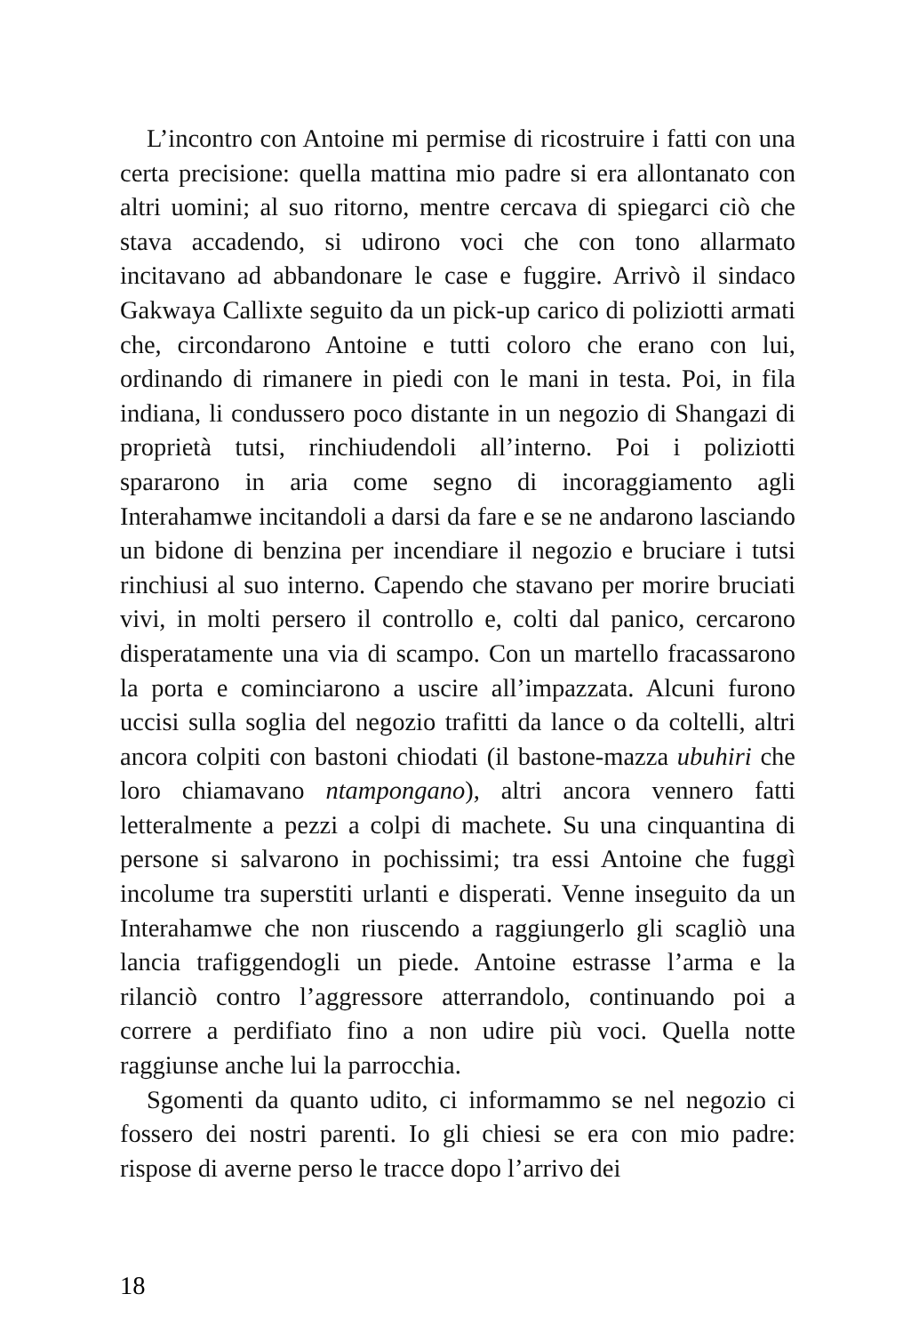L’incontro con Antoine mi permise di ricostruire i fatti con una certa precisione: quella mattina mio padre si era allontanato con altri uomini; al suo ritorno, mentre cercava di spiegarci ciò che stava accadendo, si udirono voci che con tono allarmato incitavano ad abbandonare le case e fuggire. Arrivò il sindaco Gakwaya Callixte seguito da un pick-up carico di poliziotti armati che, circondarono Antoine e tutti coloro che erano con lui, ordinando di rimanere in piedi con le mani in testa. Poi, in fila indiana, li condussero poco distante in un negozio di Shangazi di proprietà tutsi, rinchiudendoli all’interno. Poi i poliziotti spararono in aria come segno di incoraggiamento agli Interahamwe incitandoli a darsi da fare e se ne andarono lasciando un bidone di benzina per incendiare il negozio e bruciare i tutsi rinchiusi al suo interno. Capendo che stavano per morire bruciati vivi, in molti persero il controllo e, colti dal panico, cercarono disperatamente una via di scampo. Con un martello fracassarono la porta e cominciarono a uscire all’impazzata. Alcuni furono uccisi sulla soglia del negozio trafitti da lance o da coltelli, altri ancora colpiti con bastoni chiodati (il bastone-mazza ubuhiri che loro chiamavano ntampongano), altri ancora vennero fatti letteralmente a pezzi a colpi di machete. Su una cinquantina di persone si salvarono in pochissimi; tra essi Antoine che fuggì incolume tra superstiti urlanti e disperati. Venne inseguito da un Interahamwe che non riuscendo a raggiungerlo gli scagliò una lancia trafiggendogli un piede. Antoine estrasse l’arma e la rilanciò contro l’aggressore atterrandolo, continuando poi a correre a perdifiato fino a non udire più voci. Quella notte raggiunse anche lui la parrocchia.
Sgomenti da quanto udito, ci informammo se nel negozio ci fossero dei nostri parenti. Io gli chiesi se era con mio padre: rispose di averne perso le tracce dopo l’arrivo dei
18